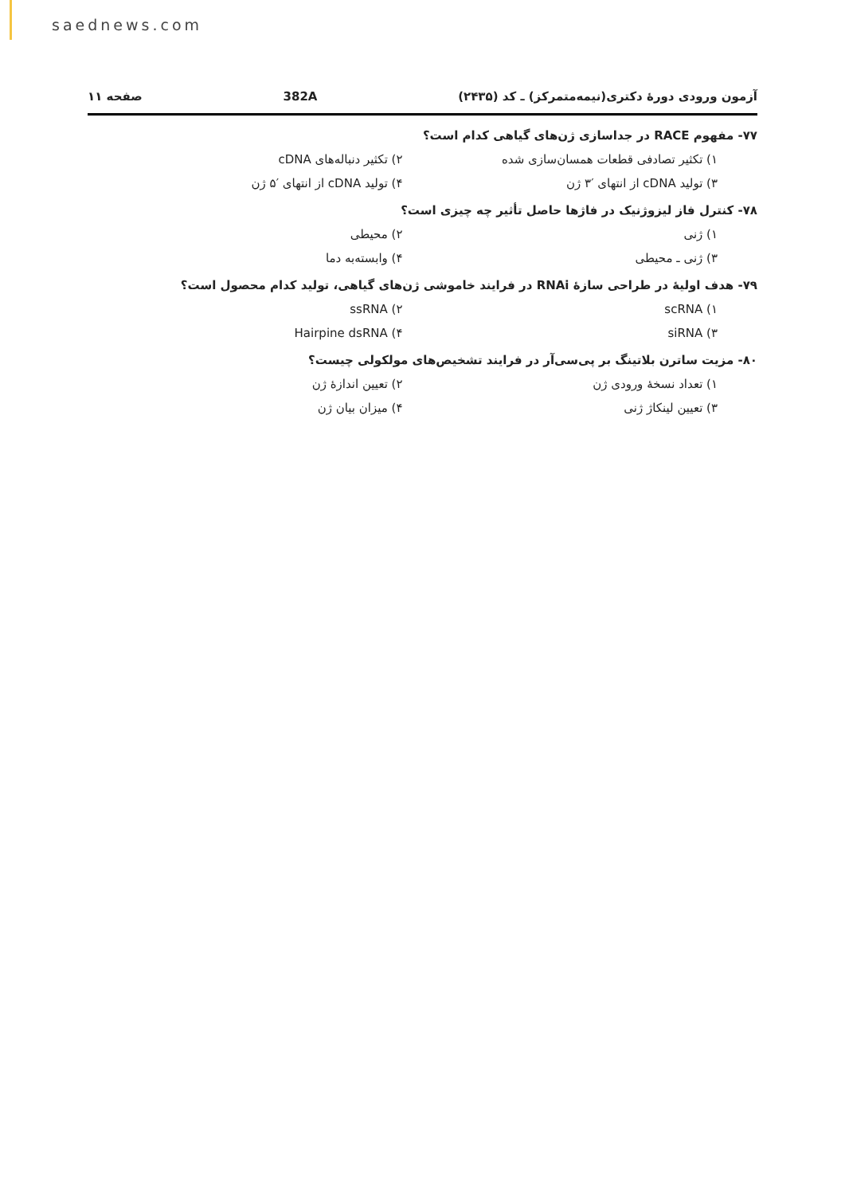saednews.com
آزمون ورودی دورهٔ دکتری(نیمه‌متمرکز) ـ کد (۲۴۳۵) 382A صفحه ۱۱
۷۷- مفهوم RACE در جداسازی ژن‌های گیاهی کدام است؟
۱) تکثیر تصادفی قطعات همسان‌سازی شده
۲) تکثیر دنباله‌های cDNA
۳) تولید cDNA از انتهای ′۳ ژن
۴) تولید cDNA از انتهای ′۵ ژن
۷۸- کنترل فاز لیزوژنیک در فاژها حاصل تأثیر چه چیزی است؟
۱) ژنی
۲) محیطی
۳) ژنی ـ محیطی
۴) وابسته‌به دما
۷۹- هدف اولیهٔ در طراحی سازهٔ RNAi در فرایند خاموشی ژن‌های گیاهی، تولید کدام محصول است؟
۱) scRNA
۲) ssRNA
۳) siRNA
۴) Hairpine dsRNA
۸۰- مزیت ساترن بلاتینگ بر پی‌سی‌آر در فرایند تشخیص‌های مولکولی چیست؟
۱) تعداد نسخهٔ ورودی ژن
۲) تعیین اندازهٔ ژن
۳) تعیین لینکاژ ژنی
۴) میزان بیان ژن